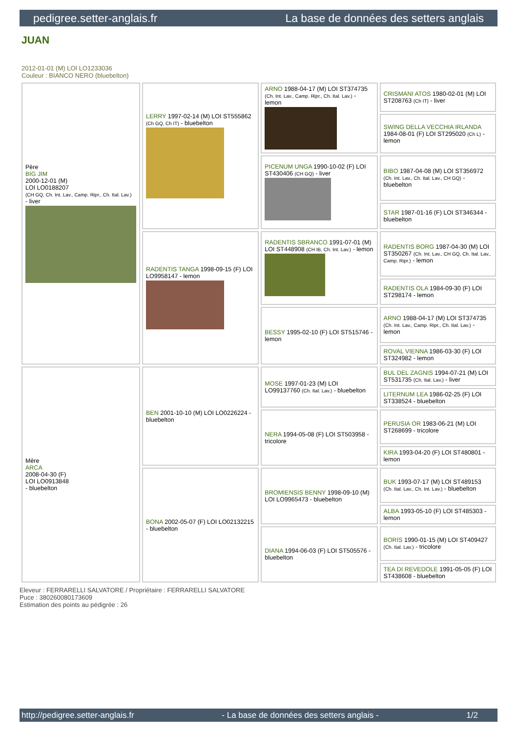pedigree.setter-anglais.fr La base de données des setters anglais
JUAN
2012-01-01 (M) LOI LO1233036
Couleur : BIANCO NERO (bluebelton)
| Père BIG JIM 2000-12-01 (M) LOI LO0188207 (CH GQ, Ch. Int. Lav., Camp. Ripr., Ch. Ital. Lav.) - liver | LERRY 1997-02-14 (M) LOI ST555862 (Ch GQ, Ch IT) - bluebelton | ARNO 1988-04-17 (M) LOI ST374735 (Ch. Int. Lav., Camp. Ripr., Ch. Ital. Lav.) - lemon | CRISMANI ATOS 1980-02-01 (M) LOI ST208763 (Ch IT) - liver |
| | | | SWING DELLA VECCHIA IRLANDA 1984-08-01 (F) LOI ST295020 (Ch L) - lemon |
| | | PICENUM UNGA 1990-10-02 (F) LOI ST430406 (CH GQ) - liver | BIBO 1987-04-08 (M) LOI ST356972 (Ch. Int. Lav., Ch. Ital. Lav., CH GQ) - bluebelton |
| | | | STAR 1987-01-16 (F) LOI ST346344 - bluebelton |
| | RADENTIS TANGA 1998-09-15 (F) LOI LO9958147 - lemon | RADENTIS SBRANCO 1991-07-01 (M) LOI ST448908 (CH IB, Ch. Int. Lav.) - lemon | RADENTIS BORG 1987-04-30 (M) LOI ST350267 (Ch. Int. Lav., CH GQ, Ch. Ital. Lav., Camp. Ripr.) - lemon |
| | | | RADENTIS OLA 1984-09-30 (F) LOI ST298174 - lemon |
| | | BESSY 1995-02-10 (F) LOI ST515746 - lemon | ARNO 1988-04-17 (M) LOI ST374735 (Ch. Int. Lav., Camp. Ripr., Ch. Ital. Lav.) - lemon |
| | | | ROVAL VIENNA 1986-03-30 (F) LOI ST324982 - lemon |
| Mère ARCA 2008-04-30 (F) LOI LO0913848 - bluebelton | BEN 2001-10-10 (M) LOI LO0226224 - bluebelton | MOSE 1997-01-23 (M) LOI LO99137760 (Ch. Ital. Lav.) - bluebelton | BUL DEL ZAGNIS 1994-07-21 (M) LOI ST531735 (Ch. Ital. Lav.) - liver |
| | | | LITERNUM LEA 1986-02-25 (F) LOI ST338524 - bluebelton |
| | | NERA 1994-05-08 (F) LOI ST503958 - tricolore | PERUSIA OR 1983-06-21 (M) LOI ST268699 - tricolore |
| | | | KIRA 1993-04-20 (F) LOI ST480801 - lemon |
| | BONA 2002-05-07 (F) LOI LO02132215 - bluebelton | BROMIENSIS BENNY 1998-09-10 (M) LOI LO9965473 - bluebelton | BUK 1993-07-17 (M) LOI ST489153 (Ch. Ital. Lav., Ch. Int. Lav.) - bluebelton |
| | | | ALBA 1993-05-10 (F) LOI ST485303 - lemon |
| | | DIANA 1994-06-03 (F) LOI ST505576 - bluebelton | BORIS 1990-01-15 (M) LOI ST409427 (Ch. Ital. Lav.) - tricolore |
| | | | TEA DI REVEDOLE 1991-05-05 (F) LOI ST438608 - bluebelton |
Eleveur : FERRARELLI SALVATORE / Propriétaire : FERRARELLI SALVATORE
Puce : 380260080173609
Estimation des points au pédigrée : 26
http://pedigree.setter-anglais.fr - La base de données des setters anglais - 1/2